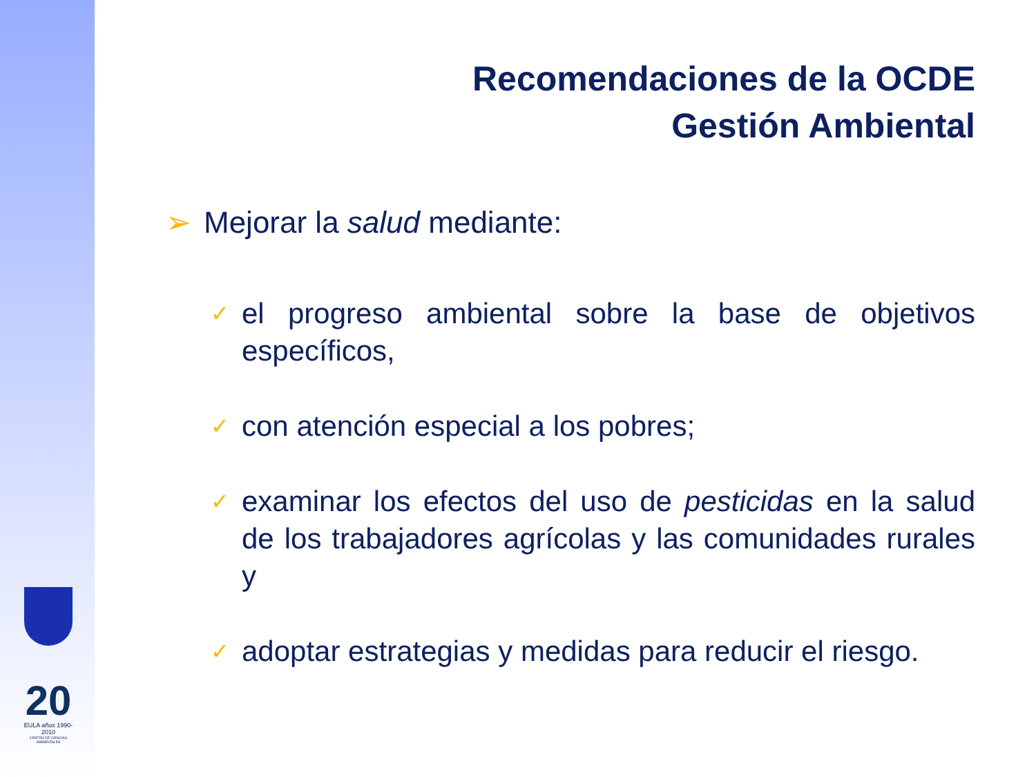20
EULA años 1990-2010
CENTRO DE CIENCIAS AMBIENTALES
Recomendaciones de la OCDE
Gestión Ambiental
➢ Mejorar la salud mediante:
✓
el progreso ambiental sobre la base de objetivos específicos,
✓
con atención especial a los pobres;
✓
examinar los efectos del uso de pesticidas en la salud de los trabajadores agrícolas y las comunidades rurales y
✓
adoptar estrategias y medidas para reducir el riesgo.